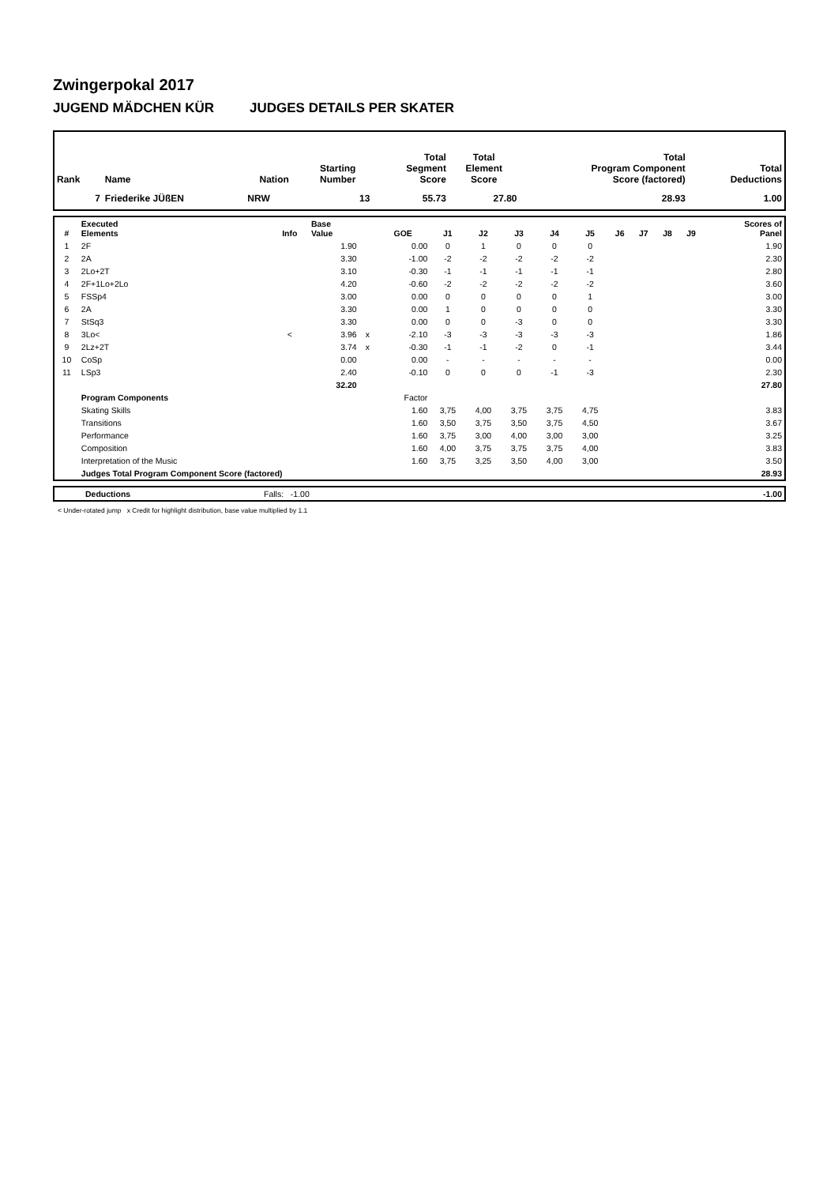Zwingerpokal 2017
JUGEND MÄDCHEN KÜR JUDGES DETAILS PER SKATER
| Rank | Name | Nation | Starting Number | Total Segment Score | Total Element Score | Total Program Component Score (factored) | Total Deductions |
| --- | --- | --- | --- | --- | --- | --- | --- |
| 7 | Friederike JÜßEN | NRW | 13 | 55.73 | 27.80 | 28.93 | 1.00 |
| # | Executed Elements | Info | Base Value | | GOE | J1 | J2 | J3 | J4 | J5 | J6 | J7 | J8 | J9 | | Scores of Panel |
| --- | --- | --- | --- | --- | --- | --- | --- | --- | --- | --- | --- | --- | --- | --- | --- | --- |
| 1 | 2F | | 1.90 | | 0.00 | 0 | 1 | 0 | 0 | 0 | | | | | | 1.90 |
| 2 | 2A | | 3.30 | | -1.00 | -2 | -2 | -2 | -2 | -2 | | | | | | 2.30 |
| 3 | 2Lo+2T | | 3.10 | | -0.30 | -1 | -1 | -1 | -1 | -1 | | | | | | 2.80 |
| 4 | 2F+1Lo+2Lo | | 4.20 | | -0.60 | -2 | -2 | -2 | -2 | -2 | | | | | | 3.60 |
| 5 | FSSp4 | | 3.00 | | 0.00 | 0 | 0 | 0 | 0 | 1 | | | | | | 3.00 |
| 6 | 2A | | 3.30 | | 0.00 | 1 | 0 | 0 | 0 | 0 | | | | | | 3.30 |
| 7 | StSq3 | | 3.30 | | 0.00 | 0 | 0 | -3 | 0 | 0 | | | | | | 3.30 |
| 8 | 3Lo< | < | 3.96 | x | -2.10 | -3 | -3 | -3 | -3 | -3 | | | | | | 1.86 |
| 9 | 2Lz+2T | | 3.74 | x | -0.30 | -1 | -1 | -2 | 0 | -1 | | | | | | 3.44 |
| 10 | CoSp | | 0.00 | | 0.00 | - | - | - | - | - | | | | | | 0.00 |
| 11 | LSp3 | | 2.40 | | -0.10 | 0 | 0 | 0 | -1 | -3 | | | | | | 2.30 |
| | | | 32.20 | | | | | | | | | | | | | 27.80 |
| | Program Components | | | | Factor | | | | | | | | | | | |
| | Skating Skills | | | | 1.60 | 3,75 | 4,00 | 3,75 | 3,75 | 4,75 | | | | | | 3.83 |
| | Transitions | | | | 1.60 | 3,50 | 3,75 | 3,50 | 3,75 | 4,50 | | | | | | 3.67 |
| | Performance | | | | 1.60 | 3,75 | 3,00 | 4,00 | 3,00 | 3,00 | | | | | | 3.25 |
| | Composition | | | | 1.60 | 4,00 | 3,75 | 3,75 | 3,75 | 4,00 | | | | | | 3.83 |
| | Interpretation of the Music | | | | 1.60 | 3,75 | 3,25 | 3,50 | 4,00 | 3,00 | | | | | | 3.50 |
| | Judges Total Program Component Score (factored) | | | | | | | | | | | | | | | 28.93 |
| | Deductions | Falls: -1.00 | -1.00 |
< Under-rotated jump x Credit for highlight distribution, base value multiplied by 1.1